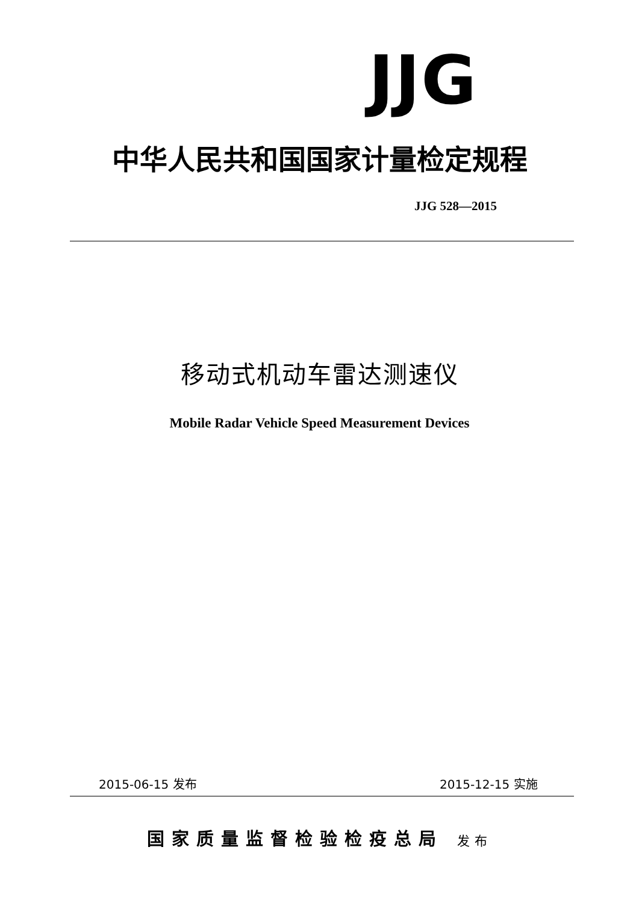JJG
中华人民共和国国家计量检定规程
JJG 528—2015
移动式机动车雷达测速仪
Mobile Radar Vehicle Speed Measurement Devices
2015-06-15 发布 2015-12-15 实施
国家质量监督检验检疫总局 发布